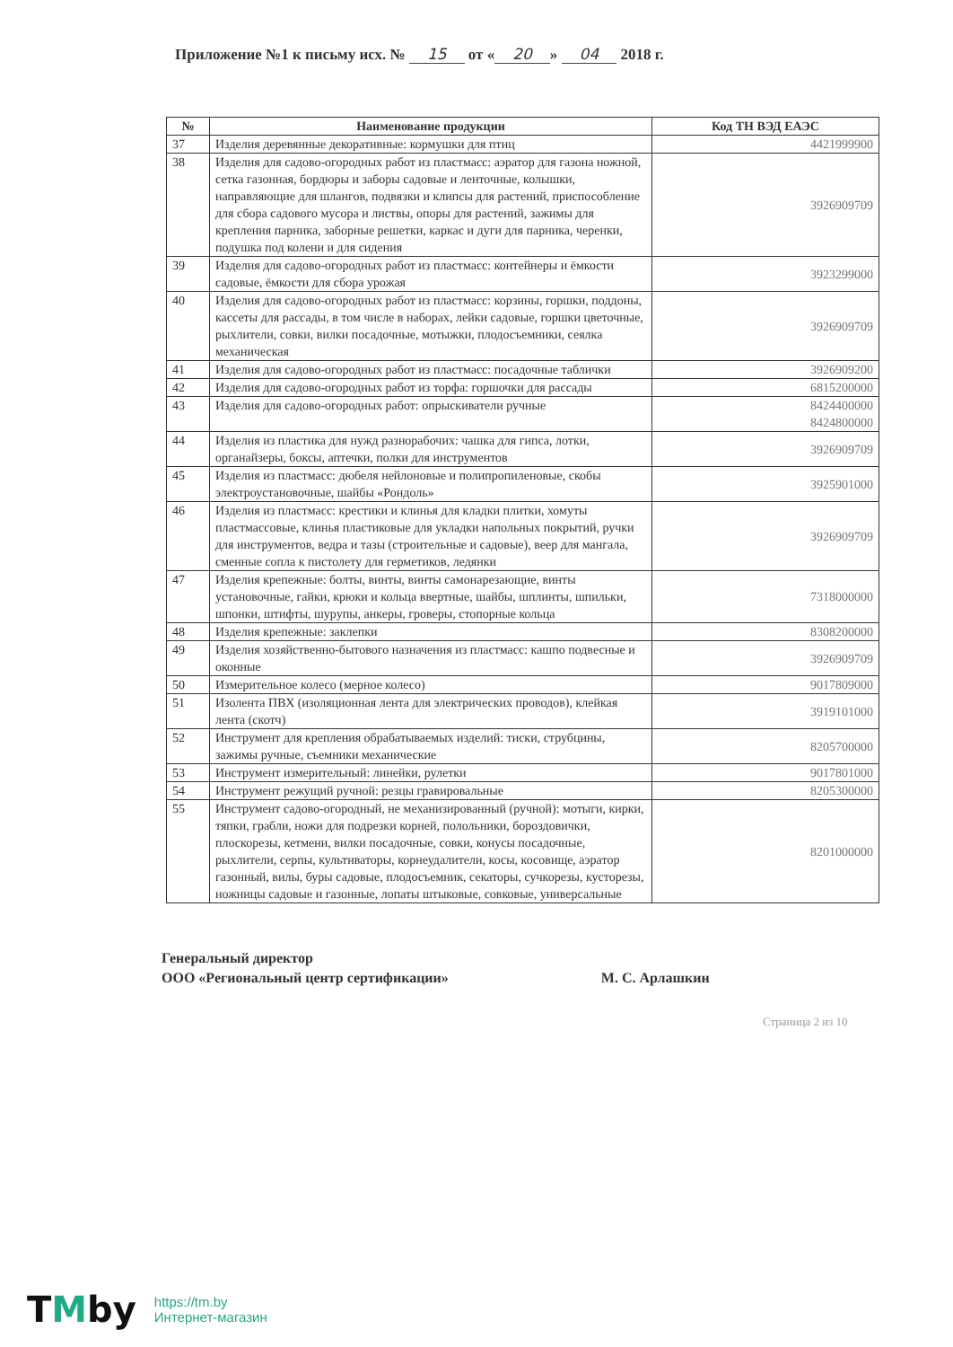Приложение №1 к письму исх. № 15 от « 20 » 04 2018 г.
| № | Наименование продукции | Код ТН ВЭД ЕАЭС |
| --- | --- | --- |
| 37 | Изделия деревянные декоративные: кормушки для птиц | 4421999900 |
| 38 | Изделия для садово-огородных работ из пластмасс: аэратор для газона ножной, сетка газонная, бордюры и заборы садовые и ленточные, колышки, направляющие для шлангов, подвязки и клипсы для растений, приспособление для сбора садового мусора и листвы, опоры для растений, зажимы для крепления парника, заборные решетки, каркас и дуги для парника, черенки, подушка под колени и для сидения | 3926909709 |
| 39 | Изделия для садово-огородных работ из пластмасс: контейнеры и ёмкости садовые, ёмкости для сбора урожая | 3923299000 |
| 40 | Изделия для садово-огородных работ из пластмасс: корзины, горшки, поддоны, кассеты для рассады, в том числе в наборах, лейки садовые, горшки цветочные, рыхлители, совки, вилки посадочные, мотыжки, плодосъемники, сеялка механическая | 3926909709 |
| 41 | Изделия для садово-огородных работ из пластмасс: посадочные таблички | 3926909200 |
| 42 | Изделия для садово-огородных работ из торфа: горшочки для рассады | 6815200000 |
| 43 | Изделия для садово-огородных работ: опрыскиватели ручные | 8424400000 8424800000 |
| 44 | Изделия из пластика для нужд разнорабочих: чашка для гипса, лотки, органайзеры, боксы, аптечки, полки для инструментов | 3926909709 |
| 45 | Изделия из пластмасс: дюбеля нейлоновые и полипропиленовые, скобы электроустановочные, шайбы «Рондоль» | 3925901000 |
| 46 | Изделия из пластмасс: крестики и клинья для кладки плитки, хомуты пластмассовые, клинья пластиковые для укладки напольных покрытий, ручки для инструментов, ведра и тазы (строительные и садовые), веер для мангала, сменные сопла к пистолету для герметиков, ледянки | 3926909709 |
| 47 | Изделия крепежные: болты, винты, винты самонарезающие, винты установочные, гайки, крюки и кольца ввертные, шайбы, шплинты, шпильки, шпонки, штифты, шурупы, анкеры, гроверы, стопорные кольца | 7318000000 |
| 48 | Изделия крепежные: заклепки | 8308200000 |
| 49 | Изделия хозяйственно-бытового назначения из пластмасс: кашпо подвесные и оконные | 3926909709 |
| 50 | Измерительное колесо (мерное колесо) | 9017809000 |
| 51 | Изолента ПВХ (изоляционная лента для электрических проводов), клейкая лента (скотч) | 3919101000 |
| 52 | Инструмент для крепления обрабатываемых изделий: тиски, струбцины, зажимы ручные, съемники механические | 8205700000 |
| 53 | Инструмент измерительный: линейки, рулетки | 9017801000 |
| 54 | Инструмент режущий ручной: резцы гравировальные | 8205300000 |
| 55 | Инструмент садово-огородный, не механизированный (ручной): мотыги, кирки, тяпки, грабли, ножи для подрезки корней, полольники, бороздовички, плоскорезы, кетмени, вилки посадочные, совки, конусы посадочные, рыхлители, серпы, культиваторы, корнеудалители, косы, косовище, аэратор газонный, вилы, буры садовые, плодосъемник, секаторы, сучкорезы, кусторезы, ножницы садовые и газонные, лопаты штыковые, совковые, универсальные | 8201000000 |
Генеральный директор
ООО «Региональный центр сертификации»
М. С. Арлашкин
Страница 2 из 10
TMby
https://tm.by
Интернет-магазин